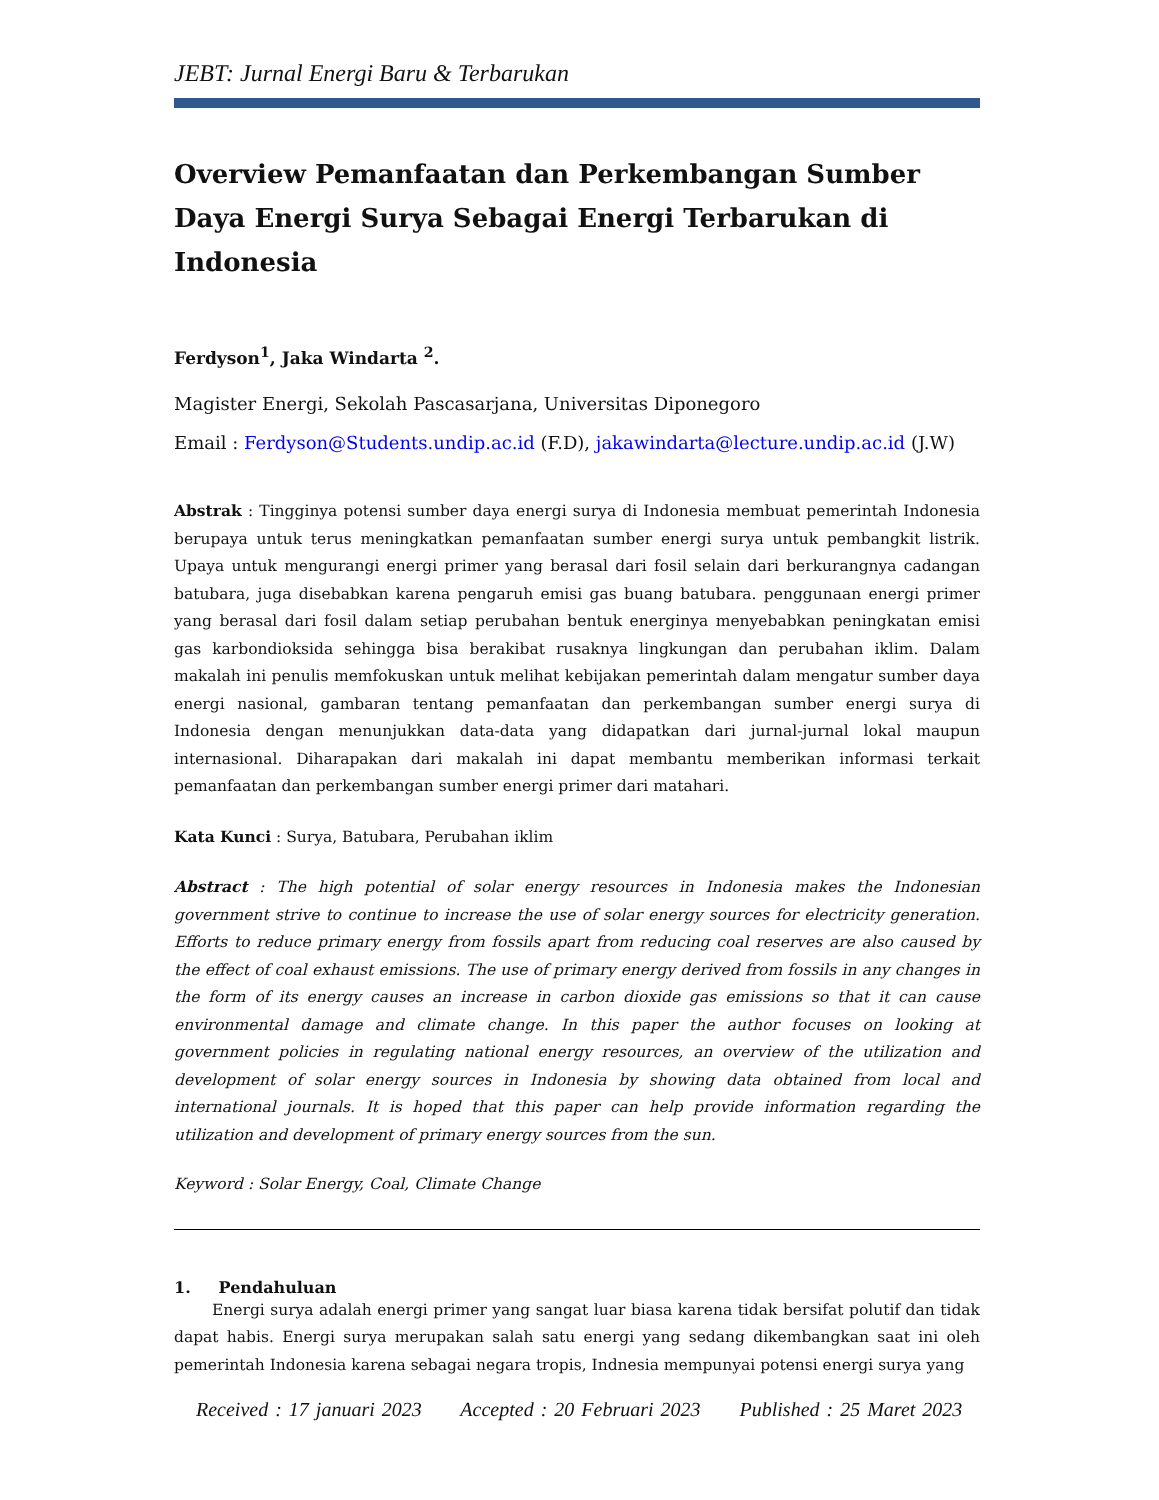JEBT: Jurnal Energi Baru & Terbarukan
Overview Pemanfaatan dan Perkembangan Sumber Daya Energi Surya Sebagai Energi Terbarukan di Indonesia
Ferdyson<sup>1</sup>, Jaka Windarta <sup>2</sup>.
Magister Energi, Sekolah Pascasarjana, Universitas Diponegoro
Email : Ferdyson@Students.undip.ac.id (F.D), jakawindarta@lecture.undip.ac.id (J.W)
Abstrak : Tingginya potensi sumber daya energi surya di Indonesia membuat pemerintah Indonesia berupaya untuk terus meningkatkan pemanfaatan sumber energi surya untuk pembangkit listrik. Upaya untuk mengurangi energi primer yang berasal dari fosil selain dari berkurangnya cadangan batubara, juga disebabkan karena pengaruh emisi gas buang batubara. penggunaan energi primer yang berasal dari fosil dalam setiap perubahan bentuk energinya menyebabkan peningkatan emisi gas karbondioksida sehingga bisa berakibat rusaknya lingkungan dan perubahan iklim. Dalam makalah ini penulis memfokuskan untuk melihat kebijakan pemerintah dalam mengatur sumber daya energi nasional, gambaran tentang pemanfaatan dan perkembangan sumber energi surya di Indonesia dengan menunjukkan data-data yang didapatkan dari jurnal-jurnal lokal maupun internasional. Diharapakan dari makalah ini dapat membantu memberikan informasi terkait pemanfaatan dan perkembangan sumber energi primer dari matahari.
Kata Kunci : Surya, Batubara, Perubahan iklim
Abstract : The high potential of solar energy resources in Indonesia makes the Indonesian government strive to continue to increase the use of solar energy sources for electricity generation. Efforts to reduce primary energy from fossils apart from reducing coal reserves are also caused by the effect of coal exhaust emissions. The use of primary energy derived from fossils in any changes in the form of its energy causes an increase in carbon dioxide gas emissions so that it can cause environmental damage and climate change. In this paper the author focuses on looking at government policies in regulating national energy resources, an overview of the utilization and development of solar energy sources in Indonesia by showing data obtained from local and international journals. It is hoped that this paper can help provide information regarding the utilization and development of primary energy sources from the sun.
Keyword : Solar Energy, Coal, Climate Change
1. Pendahuluan
Energi surya adalah energi primer yang sangat luar biasa karena tidak bersifat polutif dan tidak dapat habis. Energi surya merupakan salah satu energi yang sedang dikembangkan saat ini oleh pemerintah Indonesia karena sebagai negara tropis, Indnesia mempunyai potensi energi surya yang
Received : 17 januari 2023 Accepted : 20 Februari 2023 Published : 25 Maret 2023